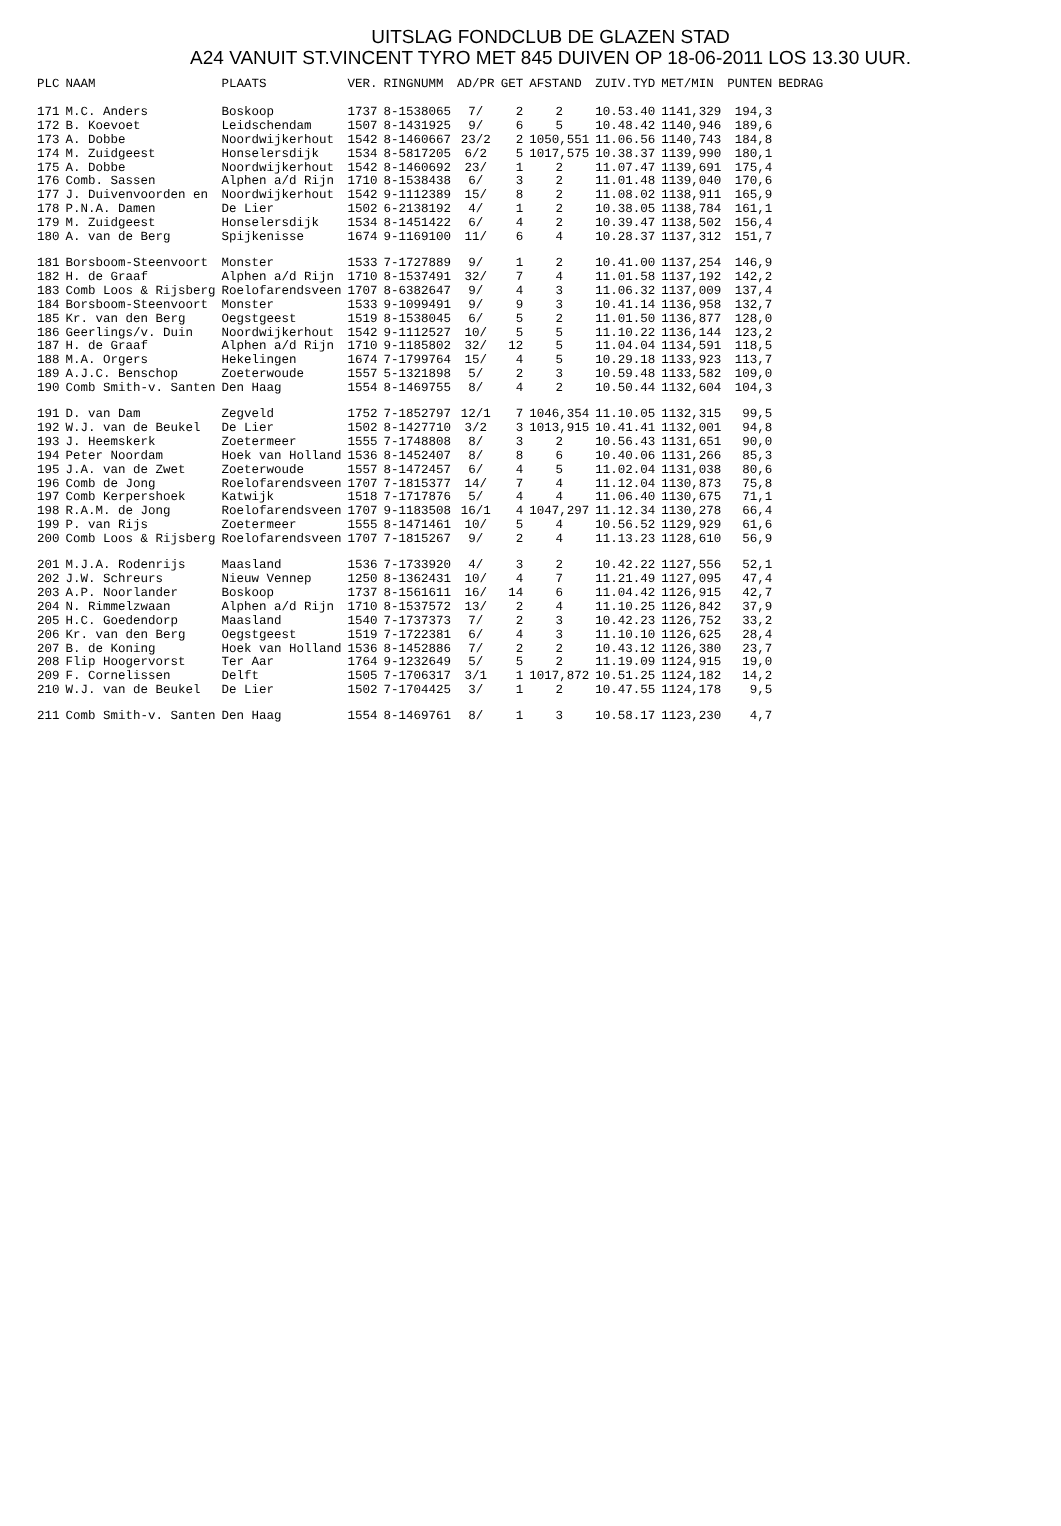UITSLAG FONDCLUB DE GLAZEN STAD
A24 VANUIT ST.VINCENT TYRO MET 845 DUIVEN OP 18-06-2011 LOS 13.30 UUR.
| PLC | NAAM | PLAATS | VER. | RINGNUMM | AD/PR | GET | AFSTAND | ZUIV.TYD | MET/MIN | PUNTEN | BEDRAG |
| --- | --- | --- | --- | --- | --- | --- | --- | --- | --- | --- | --- |
| 171 | M.C. Anders | Boskoop | 1737 | 8-1538065 | 7/ | 2 | 2 | 10.53.40 | 1141,329 | 194,3 | |
| 172 | B. Koevoet | Leidschendam | 1507 | 8-1431925 | 9/ | 6 | 5 | 10.48.42 | 1140,946 | 189,6 | |
| 173 | A. Dobbe | Noordwijkerhout | 1542 | 8-1460667 | 23/2 | 2 | 1050,551 | 11.06.56 | 1140,743 | 184,8 | |
| 174 | M. Zuidgeest | Honselersdijk | 1534 | 8-5817205 | 6/2 | 5 | 1017,575 | 10.38.37 | 1139,990 | 180,1 | |
| 175 | A. Dobbe | Noordwijkerhout | 1542 | 8-1460692 | 23/ | 1 | 2 | 11.07.47 | 1139,691 | 175,4 | |
| 176 | Comb. Sassen | Alphen a/d Rijn | 1710 | 8-1538438 | 6/ | 3 | 2 | 11.01.48 | 1139,040 | 170,6 | |
| 177 | J. Duivenvoorden en | Noordwijkerhout | 1542 | 9-1112389 | 15/ | 8 | 2 | 11.08.02 | 1138,911 | 165,9 | |
| 178 | P.N.A. Damen | De Lier | 1502 | 6-2138192 | 4/ | 1 | 2 | 10.38.05 | 1138,784 | 161,1 | |
| 179 | M. Zuidgeest | Honselersdijk | 1534 | 8-1451422 | 6/ | 4 | 2 | 10.39.47 | 1138,502 | 156,4 | |
| 180 | A. van de Berg | Spijkenisse | 1674 | 9-1169100 | 11/ | 6 | 4 | 10.28.37 | 1137,312 | 151,7 | |
| 181 | Borsboom-Steenvoort | Monster | 1533 | 7-1727889 | 9/ | 1 | 2 | 10.41.00 | 1137,254 | 146,9 | |
| 182 | H. de Graaf | Alphen a/d Rijn | 1710 | 8-1537491 | 32/ | 7 | 4 | 11.01.58 | 1137,192 | 142,2 | |
| 183 | Comb Loos & Rijsberg | Roelofarendsveen | 1707 | 8-6382647 | 9/ | 4 | 3 | 11.06.32 | 1137,009 | 137,4 | |
| 184 | Borsboom-Steenvoort | Monster | 1533 | 9-1099491 | 9/ | 9 | 3 | 10.41.14 | 1136,958 | 132,7 | |
| 185 | Kr. van den Berg | Oegstgeest | 1519 | 8-1538045 | 6/ | 5 | 2 | 11.01.50 | 1136,877 | 128,0 | |
| 186 | Geerlings/v. Duin | Noordwijkerhout | 1542 | 9-1112527 | 10/ | 5 | 5 | 11.10.22 | 1136,144 | 123,2 | |
| 187 | H. de Graaf | Alphen a/d Rijn | 1710 | 9-1185802 | 32/ | 12 | 5 | 11.04.04 | 1134,591 | 118,5 | |
| 188 | M.A. Orgers | Hekelingen | 1674 | 7-1799764 | 15/ | 4 | 5 | 10.29.18 | 1133,923 | 113,7 | |
| 189 | A.J.C. Benschop | Zoeterwoude | 1557 | 5-1321898 | 5/ | 2 | 3 | 10.59.48 | 1133,582 | 109,0 | |
| 190 | Comb Smith-v. Santen | Den Haag | 1554 | 8-1469755 | 8/ | 4 | 2 | 10.50.44 | 1132,604 | 104,3 | |
| 191 | D. van Dam | Zegveld | 1752 | 7-1852797 | 12/1 | 7 | 1046,354 | 11.10.05 | 1132,315 | 99,5 | |
| 192 | W.J. van de Beukel | De Lier | 1502 | 8-1427710 | 3/2 | 3 | 1013,915 | 10.41.41 | 1132,001 | 94,8 | |
| 193 | J. Heemskerk | Zoetermeer | 1555 | 7-1748808 | 8/ | 3 | 2 | 10.56.43 | 1131,651 | 90,0 | |
| 194 | Peter Noordam | Hoek van Holland | 1536 | 8-1452407 | 8/ | 8 | 6 | 10.40.06 | 1131,266 | 85,3 | |
| 195 | J.A. van de Zwet | Zoeterwoude | 1557 | 8-1472457 | 6/ | 4 | 5 | 11.02.04 | 1131,038 | 80,6 | |
| 196 | Comb de Jong | Roelofarendsveen | 1707 | 7-1815377 | 14/ | 7 | 4 | 11.12.04 | 1130,873 | 75,8 | |
| 197 | Comb Kerpershoek | Katwijk | 1518 | 7-1717876 | 5/ | 4 | 4 | 11.06.40 | 1130,675 | 71,1 | |
| 198 | R.A.M. de Jong | Roelofarendsveen | 1707 | 9-1183508 | 16/1 | 4 | 1047,297 | 11.12.34 | 1130,278 | 66,4 | |
| 199 | P. van Rijs | Zoetermeer | 1555 | 8-1471461 | 10/ | 5 | 4 | 10.56.52 | 1129,929 | 61,6 | |
| 200 | Comb Loos & Rijsberg | Roelofarendsveen | 1707 | 7-1815267 | 9/ | 2 | 4 | 11.13.23 | 1128,610 | 56,9 | |
| 201 | M.J.A. Rodenrijs | Maasland | 1536 | 7-1733920 | 4/ | 3 | 2 | 10.42.22 | 1127,556 | 52,1 | |
| 202 | J.W. Schreurs | Nieuw Vennep | 1250 | 8-1362431 | 10/ | 4 | 7 | 11.21.49 | 1127,095 | 47,4 | |
| 203 | A.P. Noorlander | Boskoop | 1737 | 8-1561611 | 16/ | 14 | 6 | 11.04.42 | 1126,915 | 42,7 | |
| 204 | N. Rimmelzwaan | Alphen a/d Rijn | 1710 | 8-1537572 | 13/ | 2 | 4 | 11.10.25 | 1126,842 | 37,9 | |
| 205 | H.C. Goedendorp | Maasland | 1540 | 7-1737373 | 7/ | 2 | 3 | 10.42.23 | 1126,752 | 33,2 | |
| 206 | Kr. van den Berg | Oegstgeest | 1519 | 7-1722381 | 6/ | 4 | 3 | 11.10.10 | 1126,625 | 28,4 | |
| 207 | B. de Koning | Hoek van Holland | 1536 | 8-1452886 | 7/ | 2 | 2 | 10.43.12 | 1126,380 | 23,7 | |
| 208 | Flip Hoogervorst | Ter Aar | 1764 | 9-1232649 | 5/ | 5 | 2 | 11.19.09 | 1124,915 | 19,0 | |
| 209 | F. Cornelissen | Delft | 1505 | 7-1706317 | 3/1 | 1 | 1017,872 | 10.51.25 | 1124,182 | 14,2 | |
| 210 | W.J. van de Beukel | De Lier | 1502 | 7-1704425 | 3/ | 1 | 2 | 10.47.55 | 1124,178 | 9,5 | |
| 211 | Comb Smith-v. Santen | Den Haag | 1554 | 8-1469761 | 8/ | 1 | 3 | 10.58.17 | 1123,230 | 4,7 | |